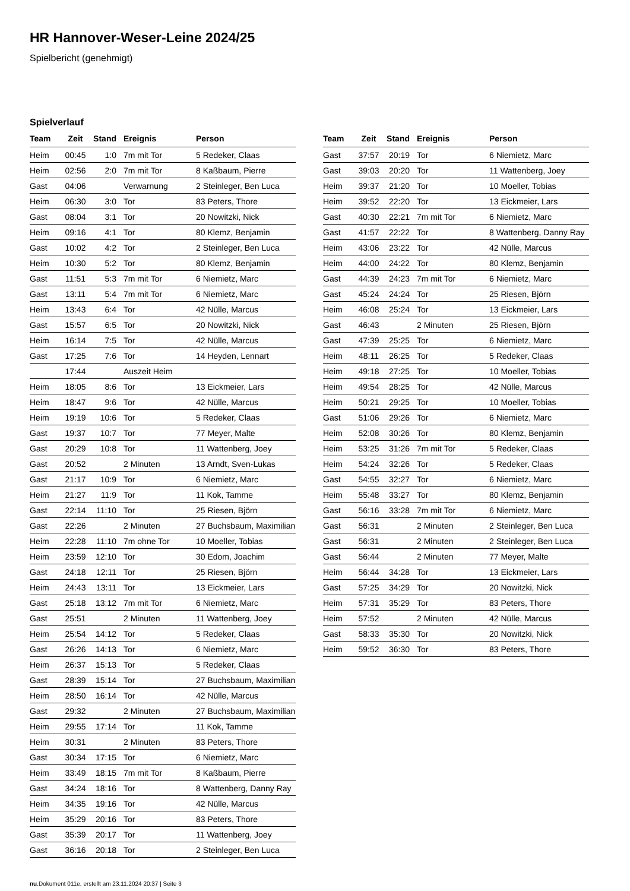HR Hannover-Weser-Leine 2024/25
Spielbericht (genehmigt)
Spielverlauf
| Team | Zeit | Stand | Ereignis | Person |
| --- | --- | --- | --- | --- |
| Heim | 00:45 | 1:0 | 7m mit Tor | 5 Redeker, Claas |
| Heim | 02:56 | 2:0 | 7m mit Tor | 8 Kaßbaum, Pierre |
| Gast | 04:06 | | Verwarnung | 2 Steinleger, Ben Luca |
| Heim | 06:30 | 3:0 | Tor | 83 Peters, Thore |
| Gast | 08:04 | 3:1 | Tor | 20 Nowitzki, Nick |
| Heim | 09:16 | 4:1 | Tor | 80 Klemz, Benjamin |
| Gast | 10:02 | 4:2 | Tor | 2 Steinleger, Ben Luca |
| Heim | 10:30 | 5:2 | Tor | 80 Klemz, Benjamin |
| Gast | 11:51 | 5:3 | 7m mit Tor | 6 Niemietz, Marc |
| Gast | 13:11 | 5:4 | 7m mit Tor | 6 Niemietz, Marc |
| Heim | 13:43 | 6:4 | Tor | 42 Nülle, Marcus |
| Gast | 15:57 | 6:5 | Tor | 20 Nowitzki, Nick |
| Heim | 16:14 | 7:5 | Tor | 42 Nülle, Marcus |
| Gast | 17:25 | 7:6 | Tor | 14 Heyden, Lennart |
| | 17:44 | | Auszeit Heim | |
| Heim | 18:05 | 8:6 | Tor | 13 Eickmeier, Lars |
| Heim | 18:47 | 9:6 | Tor | 42 Nülle, Marcus |
| Heim | 19:19 | 10:6 | Tor | 5 Redeker, Claas |
| Gast | 19:37 | 10:7 | Tor | 77 Meyer, Malte |
| Gast | 20:29 | 10:8 | Tor | 11 Wattenberg, Joey |
| Gast | 20:52 | | 2 Minuten | 13 Arndt, Sven-Lukas |
| Gast | 21:17 | 10:9 | Tor | 6 Niemietz, Marc |
| Heim | 21:27 | 11:9 | Tor | 11 Kok, Tamme |
| Gast | 22:14 | 11:10 | Tor | 25 Riesen, Björn |
| Gast | 22:26 | | 2 Minuten | 27 Buchsbaum, Maximilian |
| Heim | 22:28 | 11:10 | 7m ohne Tor | 10 Moeller, Tobias |
| Heim | 23:59 | 12:10 | Tor | 30 Edom, Joachim |
| Gast | 24:18 | 12:11 | Tor | 25 Riesen, Björn |
| Heim | 24:43 | 13:11 | Tor | 13 Eickmeier, Lars |
| Gast | 25:18 | 13:12 | 7m mit Tor | 6 Niemietz, Marc |
| Gast | 25:51 | | 2 Minuten | 11 Wattenberg, Joey |
| Heim | 25:54 | 14:12 | Tor | 5 Redeker, Claas |
| Gast | 26:26 | 14:13 | Tor | 6 Niemietz, Marc |
| Heim | 26:37 | 15:13 | Tor | 5 Redeker, Claas |
| Gast | 28:39 | 15:14 | Tor | 27 Buchsbaum, Maximilian |
| Heim | 28:50 | 16:14 | Tor | 42 Nülle, Marcus |
| Gast | 29:32 | | 2 Minuten | 27 Buchsbaum, Maximilian |
| Heim | 29:55 | 17:14 | Tor | 11 Kok, Tamme |
| Heim | 30:31 | | 2 Minuten | 83 Peters, Thore |
| Gast | 30:34 | 17:15 | Tor | 6 Niemietz, Marc |
| Heim | 33:49 | 18:15 | 7m mit Tor | 8 Kaßbaum, Pierre |
| Gast | 34:24 | 18:16 | Tor | 8 Wattenberg, Danny Ray |
| Heim | 34:35 | 19:16 | Tor | 42 Nülle, Marcus |
| Heim | 35:29 | 20:16 | Tor | 83 Peters, Thore |
| Gast | 35:39 | 20:17 | Tor | 11 Wattenberg, Joey |
| Gast | 36:16 | 20:18 | Tor | 2 Steinleger, Ben Luca |
| Team | Zeit | Stand | Ereignis | Person |
| --- | --- | --- | --- | --- |
| Gast | 37:57 | 20:19 | Tor | 6 Niemietz, Marc |
| Gast | 39:03 | 20:20 | Tor | 11 Wattenberg, Joey |
| Heim | 39:37 | 21:20 | Tor | 10 Moeller, Tobias |
| Heim | 39:52 | 22:20 | Tor | 13 Eickmeier, Lars |
| Gast | 40:30 | 22:21 | 7m mit Tor | 6 Niemietz, Marc |
| Gast | 41:57 | 22:22 | Tor | 8 Wattenberg, Danny Ray |
| Heim | 43:06 | 23:22 | Tor | 42 Nülle, Marcus |
| Heim | 44:00 | 24:22 | Tor | 80 Klemz, Benjamin |
| Gast | 44:39 | 24:23 | 7m mit Tor | 6 Niemietz, Marc |
| Gast | 45:24 | 24:24 | Tor | 25 Riesen, Björn |
| Heim | 46:08 | 25:24 | Tor | 13 Eickmeier, Lars |
| Gast | 46:43 | | 2 Minuten | 25 Riesen, Björn |
| Gast | 47:39 | 25:25 | Tor | 6 Niemietz, Marc |
| Heim | 48:11 | 26:25 | Tor | 5 Redeker, Claas |
| Heim | 49:18 | 27:25 | Tor | 10 Moeller, Tobias |
| Heim | 49:54 | 28:25 | Tor | 42 Nülle, Marcus |
| Heim | 50:21 | 29:25 | Tor | 10 Moeller, Tobias |
| Gast | 51:06 | 29:26 | Tor | 6 Niemietz, Marc |
| Heim | 52:08 | 30:26 | Tor | 80 Klemz, Benjamin |
| Heim | 53:25 | 31:26 | 7m mit Tor | 5 Redeker, Claas |
| Heim | 54:24 | 32:26 | Tor | 5 Redeker, Claas |
| Gast | 54:55 | 32:27 | Tor | 6 Niemietz, Marc |
| Heim | 55:48 | 33:27 | Tor | 80 Klemz, Benjamin |
| Gast | 56:16 | 33:28 | 7m mit Tor | 6 Niemietz, Marc |
| Gast | 56:31 | | 2 Minuten | 2 Steinleger, Ben Luca |
| Gast | 56:31 | | 2 Minuten | 2 Steinleger, Ben Luca |
| Gast | 56:44 | | 2 Minuten | 77 Meyer, Malte |
| Heim | 56:44 | 34:28 | Tor | 13 Eickmeier, Lars |
| Gast | 57:25 | 34:29 | Tor | 20 Nowitzki, Nick |
| Heim | 57:31 | 35:29 | Tor | 83 Peters, Thore |
| Heim | 57:52 | | 2 Minuten | 42 Nülle, Marcus |
| Gast | 58:33 | 35:30 | Tor | 20 Nowitzki, Nick |
| Heim | 59:52 | 36:30 | Tor | 83 Peters, Thore |
nu.Dokument 011e, erstellt am 23.11.2024 20:37 | Seite 3